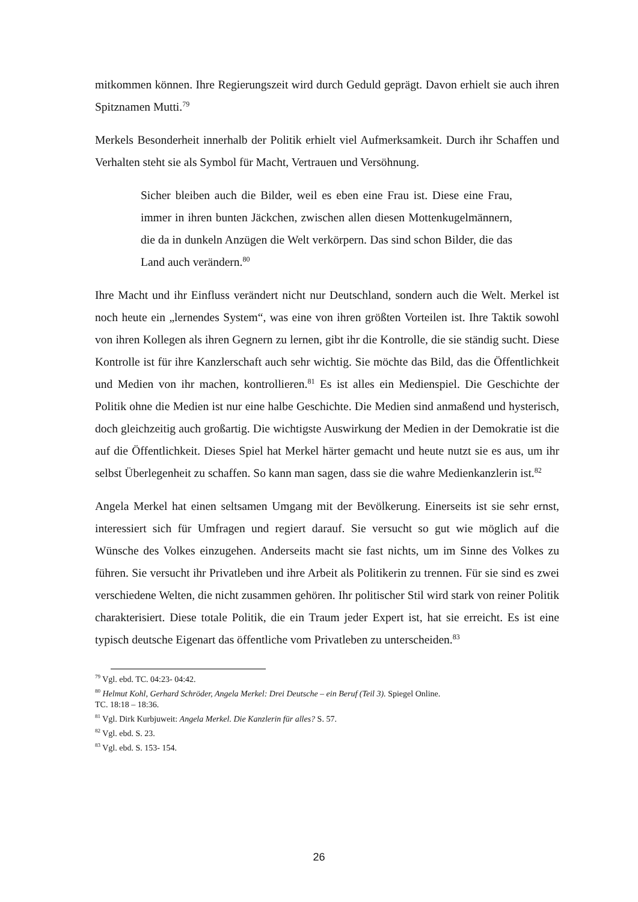mitkommen können. Ihre Regierungszeit wird durch Geduld geprägt. Davon erhielt sie auch ihren Spitznamen Mutti.<sup>79</sup>
Merkels Besonderheit innerhalb der Politik erhielt viel Aufmerksamkeit. Durch ihr Schaffen und Verhalten steht sie als Symbol für Macht, Vertrauen und Versöhnung.
Sicher bleiben auch die Bilder, weil es eben eine Frau ist. Diese eine Frau, immer in ihren bunten Jäckchen, zwischen allen diesen Mottenkugelmännern, die da in dunkeln Anzügen die Welt verkörpern. Das sind schon Bilder, die das Land auch verändern.<sup>80</sup>
Ihre Macht und ihr Einfluss verändert nicht nur Deutschland, sondern auch die Welt. Merkel ist noch heute ein „lernendes System“, was eine von ihren größten Vorteilen ist. Ihre Taktik sowohl von ihren Kollegen als ihren Gegnern zu lernen, gibt ihr die Kontrolle, die sie ständig sucht. Diese Kontrolle ist für ihre Kanzlerschaft auch sehr wichtig. Sie möchte das Bild, das die Öffentlichkeit und Medien von ihr machen, kontrollieren.<sup>81</sup> Es ist alles ein Medienspiel. Die Geschichte der Politik ohne die Medien ist nur eine halbe Geschichte. Die Medien sind anmaßend und hysterisch, doch gleichzeitig auch großartig. Die wichtigste Auswirkung der Medien in der Demokratie ist die auf die Öffentlichkeit. Dieses Spiel hat Merkel härter gemacht und heute nutzt sie es aus, um ihr selbst Überlegenheit zu schaffen. So kann man sagen, dass sie die wahre Medienkanzlerin ist.<sup>82</sup>
Angela Merkel hat einen seltsamen Umgang mit der Bevölkerung. Einerseits ist sie sehr ernst, interessiert sich für Umfragen und regiert darauf. Sie versucht so gut wie möglich auf die Wünsche des Volkes einzugehen. Anderseits macht sie fast nichts, um im Sinne des Volkes zu führen. Sie versucht ihr Privatleben und ihre Arbeit als Politikerin zu trennen. Für sie sind es zwei verschiedene Welten, die nicht zusammen gehören. Ihr politischer Stil wird stark von reiner Politik charakterisiert. Diese totale Politik, die ein Traum jeder Expert ist, hat sie erreicht. Es ist eine typisch deutsche Eigenart das öffentliche vom Privatleben zu unterscheiden.<sup>83</sup>
<sup>79</sup> Vgl. ebd. TC. 04:23- 04:42.
<sup>80</sup> Helmut Kohl, Gerhard Schröder, Angela Merkel: Drei Deutsche – ein Beruf (Teil 3). Spiegel Online.
TC. 18:18 – 18:36.
<sup>81</sup> Vgl. Dirk Kurbjuweit: Angela Merkel. Die Kanzlerin für alles? S. 57.
<sup>82</sup> Vgl. ebd. S. 23.
<sup>83</sup> Vgl. ebd. S. 153- 154.
26